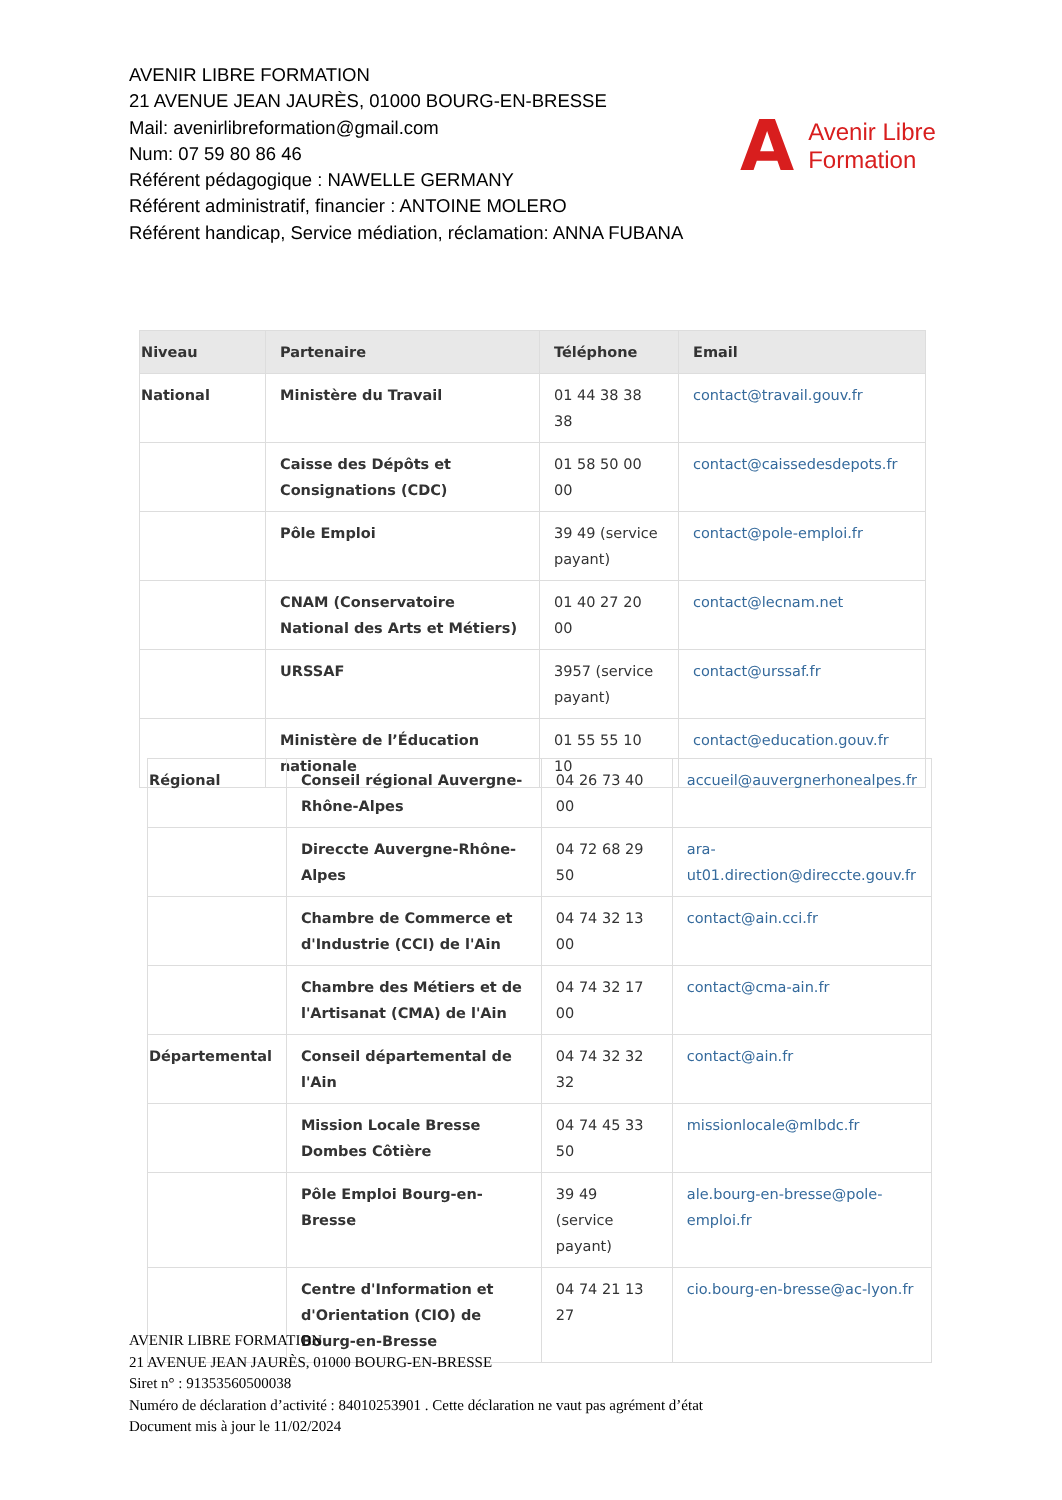AVENIR LIBRE FORMATION
21 AVENUE JEAN JAURÈS, 01000 BOURG-EN-BRESSE
Mail: avenirlibreformation@gmail.com
Num: 07 59 80 86 46
Référent pédagogique : NAWELLE GERMANY
Référent administratif, financier : ANTOINE MOLERO
Référent handicap, Service médiation, réclamation: ANNA FUBANA
A Avenir Libre
Formation
| Niveau | Partenaire | Téléphone | Email |
| --- | --- | --- | --- |
| National | Ministère du Travail | 01 44 38 38 38 | contact@travail.gouv.fr |
| | Caisse des Dépôts et Consignations (CDC) | 01 58 50 00 00 | contact@caissedesdepots.fr |
| | Pôle Emploi | 39 49 (service payant) | contact@pole-emploi.fr |
| | CNAM (Conservatoire National des Arts et Métiers) | 01 40 27 20 00 | contact@lecnam.net |
| | URSSAF | 3957 (service payant) | contact@urssaf.fr |
| | Ministère de l’Éducation nationale | 01 55 55 10 10 | contact@education.gouv.fr |
| Régional | Conseil régional Auvergne-Rhône-Alpes | 04 26 73 40 00 | accueil@auvergnerhonealpes.fr |
| | Direccte Auvergne-Rhône-Alpes | 04 72 68 29 50 | ara-ut01.direction@direccte.gouv.fr |
| | Chambre de Commerce et d'Industrie (CCI) de l'Ain | 04 74 32 13 00 | contact@ain.cci.fr |
| | Chambre des Métiers et de l'Artisanat (CMA) de l'Ain | 04 74 32 17 00 | contact@cma-ain.fr |
| Départemental | Conseil départemental de l'Ain | 04 74 32 32 32 | contact@ain.fr |
| | Mission Locale Bresse Dombes Côtière | 04 74 45 33 50 | missionlocale@mlbdc.fr |
| | Pôle Emploi Bourg-en-Bresse | 39 49 (service payant) | ale.bourg-en-bresse@pole-emploi.fr |
| | Centre d'Information et d'Orientation (CIO) de Bourg-en-Bresse | 04 74 21 13 27 | cio.bourg-en-bresse@ac-lyon.fr |
AVENIR LIBRE FORMATION
21 AVENUE JEAN JAURÈS, 01000 BOURG-EN-BRESSE
Siret n° : 91353560500038
Numéro de déclaration d’activité : 84010253901 . Cette déclaration ne vaut pas agrément d’état
Document mis à jour le 11/02/2024